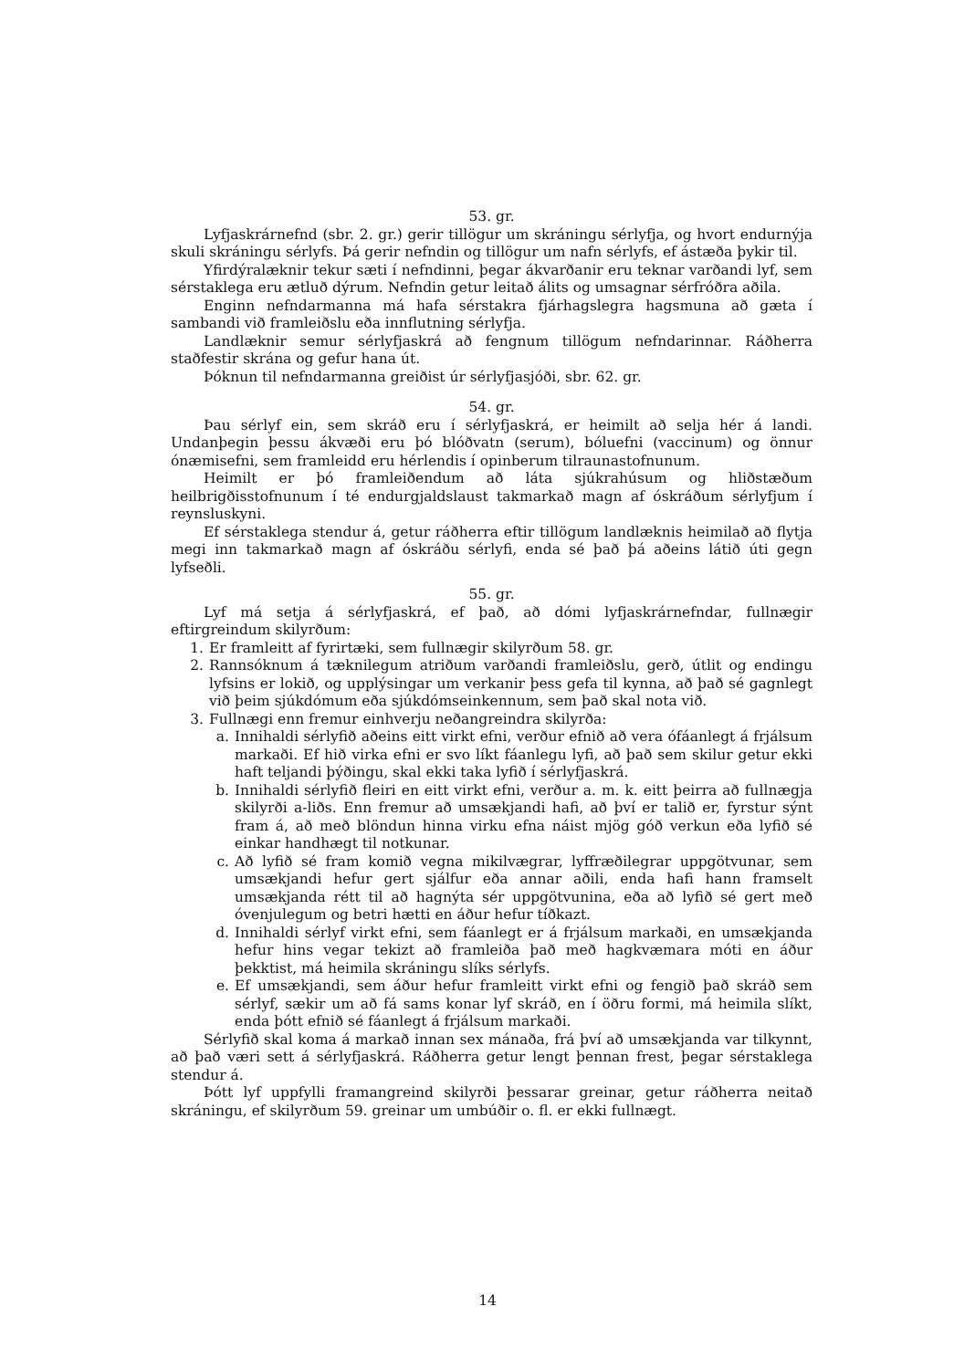53. gr.
Lyfjaskrárnefnd (sbr. 2. gr.) gerir tillögur um skráningu sérlyfja, og hvort endurnýja skuli skráningu sérlyfs. Þá gerir nefndin og tillögur um nafn sérlyfs, ef ástæða þykir til.
Yfirdýralæknir tekur sæti í nefndinni, þegar ákvarðanir eru teknar varðandi lyf, sem sérstaklega eru ætluð dýrum. Nefndin getur leitað álits og umsagnar sérfróðra aðila.
Enginn nefndarmanna má hafa sérstakra fjárhagslegra hagsmuna að gæta í sambandi við framleiðslu eða innflutning sérlyfja.
Landlæknir semur sérlyfjaskrá að fengnum tillögum nefndarinnar. Ráðherra staðfestir skrána og gefur hana út.
Þóknun til nefndarmanna greiðist úr sérlyfjasjóði, sbr. 62. gr.
54. gr.
Þau sérlyf ein, sem skráð eru í sérlyfjaskrá, er heimilt að selja hér á landi. Undanþegin þessu ákvæði eru þó blóðvatn (serum), bóluefni (vaccinum) og önnur ónæmisefni, sem framleidd eru hérlendis í opinberum tilraunastofnunum.
Heimilt er þó framleiðendum að láta sjúkrahúsum og hliðstæðum heilbrigðisstofnunum í té endurgjaldslaust takmarkað magn af óskráðum sérlyfjum í reynsluskyni.
Ef sérstaklega stendur á, getur ráðherra eftir tillögum landlæknis heimilað að flytja megi inn takmarkað magn af óskráðu sérlyfi, enda sé það þá aðeins látið úti gegn lyfseðli.
55. gr.
Lyf má setja á sérlyfjaskrá, ef það, að dómi lyfjaskrárnefndar, fullnægir eftirgreindum skilyrðum:
1. Er framleitt af fyrirtæki, sem fullnægir skilyrðum 58. gr.
2. Rannsóknum á tæknilegum atriðum varðandi framleiðslu, gerð, útlit og endingu lyfsins er lokið, og upplýsingar um verkanir þess gefa til kynna, að það sé gagnlegt við þeim sjúkdómum eða sjúkdómseinkennum, sem það skal nota við.
3. Fullnægi enn fremur einhverju neðangreindra skilyrða:
a. Innihaldi sérlyfið aðeins eitt virkt efni, verður efnið að vera ófáanlegt á frjálsum markaði. Ef hið virka efni er svo líkt fáanlegu lyfi, að það sem skilur getur ekki haft teljandi þýðingu, skal ekki taka lyfið í sérlyfjaskrá.
b. Innihaldi sérlyfið fleiri en eitt virkt efni, verður a. m. k. eitt þeirra að fullnægja skilyrði a-liðs. Enn fremur að umsækjandi hafi, að því er talið er, fyrstur sýnt fram á, að með blöndun hinna virku efna náist mjög góð verkun eða lyfið sé einkar handhægt til notkunar.
c. Að lyfið sé fram komið vegna mikilvægrar, lyffræðilegrar uppgötvunar, sem umsækjandi hefur gert sjálfur eða annar aðili, enda hafi hann framselt umsækjanda rétt til að hagnýta sér uppgötvunina, eða að lyfið sé gert með óvenjulegum og betri hætti en áður hefur tíðkazt.
d. Innihaldi sérlyf virkt efni, sem fáanlegt er á frjálsum markaði, en umsækjanda hefur hins vegar tekizt að framleiða það með hagkvæmara móti en áður þekktist, má heimila skráningu slíks sérlyfs.
e. Ef umsækjandi, sem áður hefur framleitt virkt efni og fengið það skráð sem sérlyf, sækir um að fá sams konar lyf skráð, en í öðru formi, má heimila slíkt, enda þótt efnið sé fáanlegt á frjálsum markaði.
Sérlyfið skal koma á markað innan sex mánaða, frá því að umsækjanda var tilkynnt, að það væri sett á sérlyfjaskrá. Ráðherra getur lengt þennan frest, þegar sérstaklega stendur á.
Þótt lyf uppfylli framangreind skilyrði þessarar greinar, getur ráðherra neitað skráningu, ef skilyrðum 59. greinar um umbúðir o. fl. er ekki fullnægt.
14